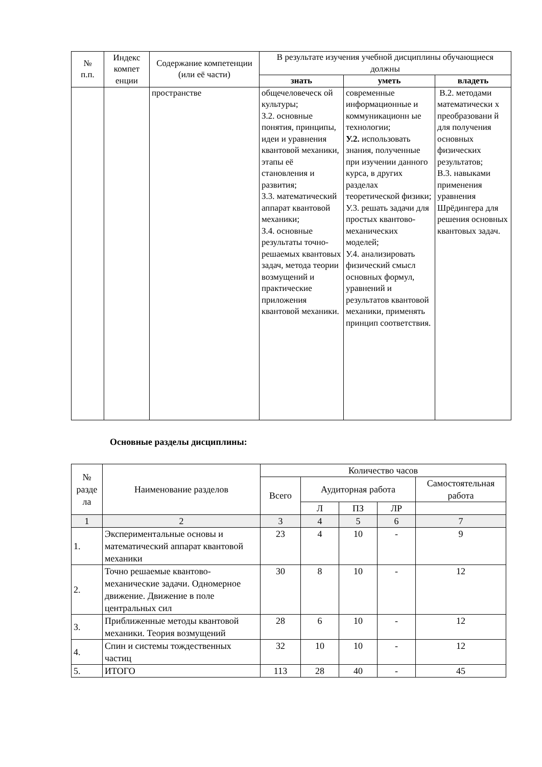| № п.п. | Индекс компет енции | Содержание компетенции (или её части) | В результате изучения учебной дисциплины обучающиеся должны | | |
| --- | --- | --- | --- | --- | --- |
| | | | знать | уметь | владеть |
| | | пространстве | общечеловеческ ой культуры; З.2. основные понятия, принципы, идеи и уравнения квантовой механики, этапы её становления и развития; З.3. математический аппарат квантовой механики; З.4. основные результаты точно-решаемых квантовых задач, метода теории возмущений и практические приложения квантовой механики. | современные информационные и коммуникационн ые технологии; У.2. использовать знания, полученные при изучении данного курса, в других разделах теоретической физики; У.3. решать задачи для простых квантово-механических моделей; У.4. анализировать физический смысл основных формул, уравнений и результатов квантовой механики, применять принцип соответствия. | В.2. методами математически х преобразовани й для получения основных физических результатов; В.3. навыками применения уравнения Шрёдингера для решения основных квантовых задач. |
Основные разделы дисциплины:
| № разде ла | Наименование разделов | Количество часов | | | | |
| --- | --- | --- | --- | --- | --- | --- |
| | | Всего | Аудиторная работа | | | Самостоятельная работа |
| | | | Л | ПЗ | ЛР | |
| 1 | 2 | 3 | 4 | 5 | 6 | 7 |
| 1. | Экспериментальные основы и математический аппарат квантовой механики | 23 | 4 | 10 | - | 9 |
| 2. | Точно решаемые квантово-механические задачи. Одномерное движение. Движение в поле центральных сил | 30 | 8 | 10 | - | 12 |
| 3. | Приближенные методы квантовой механики. Теория возмущений | 28 | 6 | 10 | - | 12 |
| 4. | Спин и системы тождественных частиц | 32 | 10 | 10 | - | 12 |
| 5. | ИТОГО | 113 | 28 | 40 | - | 45 |